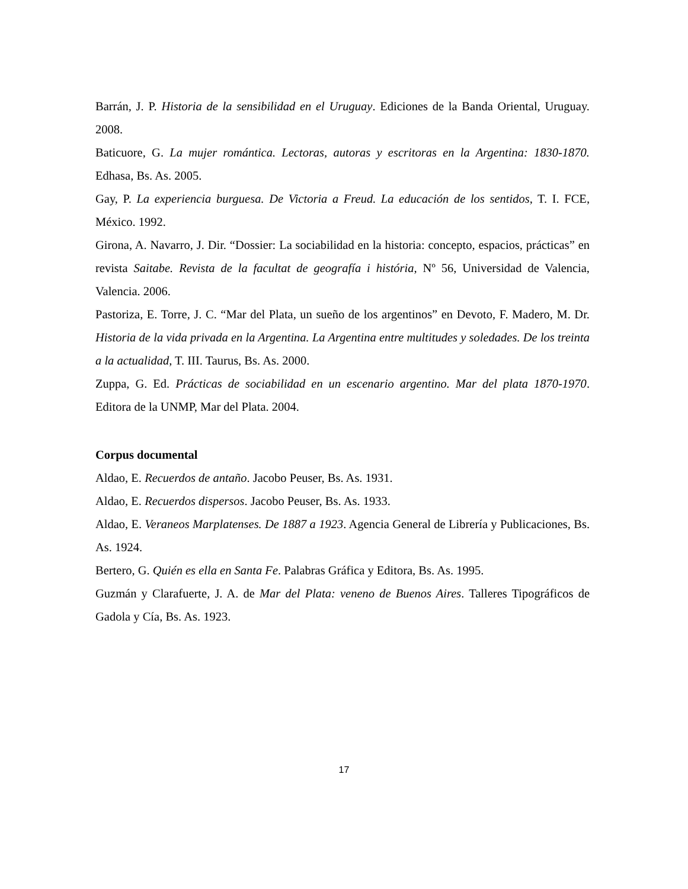Barrán, J. P. Historia de la sensibilidad en el Uruguay. Ediciones de la Banda Oriental, Uruguay. 2008.
Baticuore, G. La mujer romántica. Lectoras, autoras y escritoras en la Argentina: 1830-1870. Edhasa, Bs. As. 2005.
Gay, P. La experiencia burguesa. De Victoria a Freud. La educación de los sentidos, T. I. FCE, México. 1992.
Girona, A. Navarro, J. Dir. “Dossier: La sociabilidad en la historia: concepto, espacios, prácticas” en revista Saitabe. Revista de la facultat de geografía i história, Nº 56, Universidad de Valencia, Valencia. 2006.
Pastoriza, E. Torre, J. C. “Mar del Plata, un sueño de los argentinos” en Devoto, F. Madero, M. Dr. Historia de la vida privada en la Argentina. La Argentina entre multitudes y soledades. De los treinta a la actualidad, T. III. Taurus, Bs. As. 2000.
Zuppa, G. Ed. Prácticas de sociabilidad en un escenario argentino. Mar del plata 1870-1970. Editora de la UNMP, Mar del Plata. 2004.
Corpus documental
Aldao, E. Recuerdos de antaño. Jacobo Peuser, Bs. As. 1931.
Aldao, E. Recuerdos dispersos. Jacobo Peuser, Bs. As. 1933.
Aldao, E. Veraneos Marplatenses. De 1887 a 1923. Agencia General de Librería y Publicaciones, Bs. As. 1924.
Bertero, G. Quién es ella en Santa Fe. Palabras Gráfica y Editora, Bs. As. 1995.
Guzmán y Clarafuerte, J. A. de Mar del Plata: veneno de Buenos Aires. Talleres Tipográficos de Gadola y Cía, Bs. As. 1923.
17